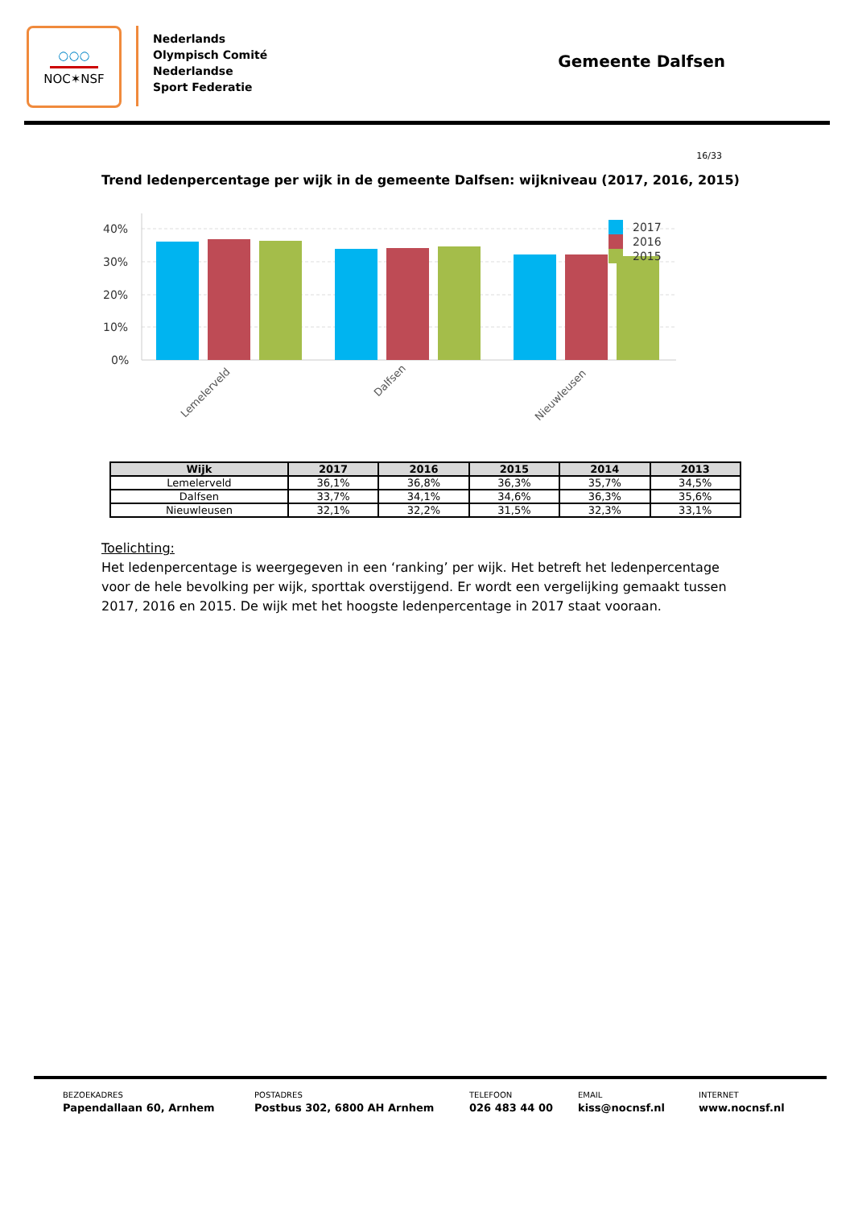○○○
NOC✶NSF
Nederlands
Olympisch Comité
Nederlandse
Sport Federatie
Gemeente Dalfsen
16/33
Trend ledenpercentage per wijk in de gemeente Dalfsen: wijkniveau (2017, 2016, 2015)
40%
30%
20%
10%
0%
2017
2016
2015
Lemelerveld
Dalfsen
Nieuwleusen
| Wijk | 2017 | 2016 | 2015 | 2014 | 2013 |
| --- | --- | --- | --- | --- | --- |
| Lemelerveld | 36,1% | 36,8% | 36,3% | 35,7% | 34,5% |
| Dalfsen | 33,7% | 34,1% | 34,6% | 36,3% | 35,6% |
| Nieuwleusen | 32,1% | 32,2% | 31,5% | 32,3% | 33,1% |
Toelichting:
Het ledenpercentage is weergegeven in een ‘ranking’ per wijk. Het betreft het ledenpercentage voor de hele bevolking per wijk, sporttak overstijgend. Er wordt een vergelijking gemaakt tussen 2017, 2016 en 2015. De wijk met het hoogste ledenpercentage in 2017 staat vooraan.
BEZOEKADRES
Papendallaan 60, Arnhem
POSTADRES
Postbus 302, 6800 AH Arnhem
TELEFOON
026 483 44 00
EMAIL
kiss@nocnsf.nl
INTERNET
www.nocnsf.nl